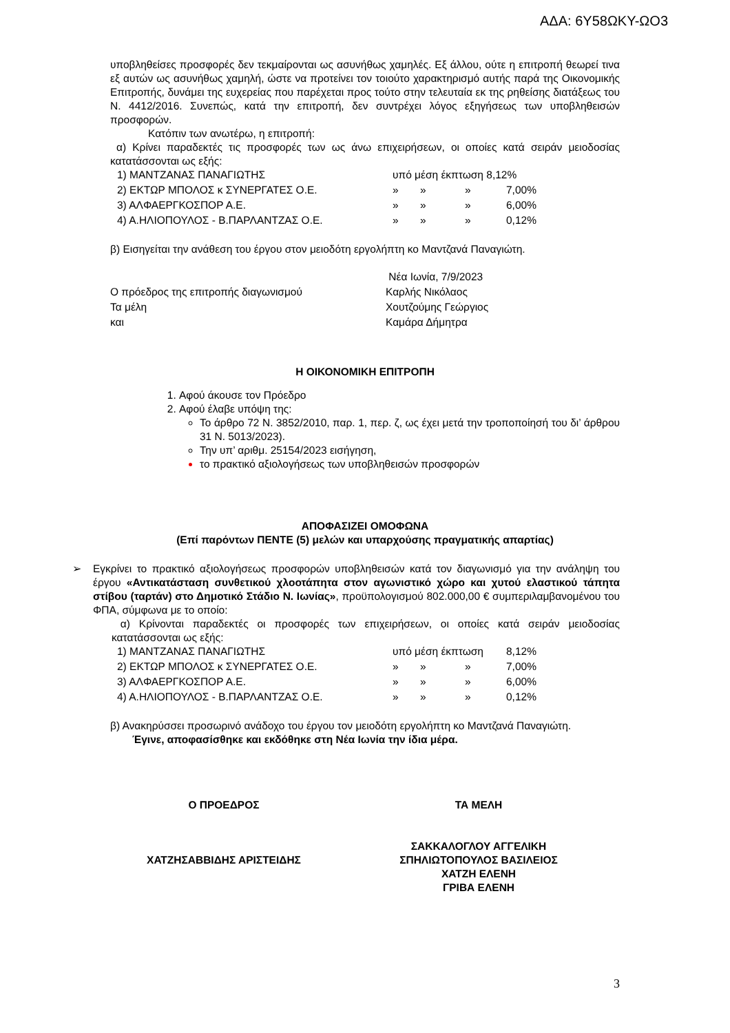ΑΔΑ: 6Υ58ΩΚΥ-ΩΟ3
υποβληθείσες προσφορές δεν τεκμαίρονται ως ασυνήθως χαμηλές. Εξ άλλου, ούτε η επιτροπή θεωρεί τινα εξ αυτών ως ασυνήθως χαμηλή, ώστε να προτείνει τον τοιούτο χαρακτηρισμό αυτής παρά της Οικονομικής Επιτροπής, δυνάμει της ευχερείας που παρέχεται προς τούτο στην τελευταία εκ της ρηθείσης διατάξεως του Ν. 4412/2016. Συνεπώς, κατά την επιτροπή, δεν συντρέχει λόγος εξηγήσεως των υποβληθεισών προσφορών.
Κατόπιν των ανωτέρω, η επιτροπή:
α) Κρίνει παραδεκτές τις προσφορές των ως άνω επιχειρήσεων, οι οποίες κατά σειράν μειοδοσίας κατατάσσονται ως εξής:
| 1) ΜΑΝΤΖΑΝΑΣ ΠΑΝΑΓΙΩΤΗΣ | υπό μέση έκπτωση 8,12% | | | |
| 2) ΕΚΤΩΡ ΜΠΟΛΟΣ κ ΣΥΝΕΡΓΑΤΕΣ Ο.Ε. | » | » | » | 7,00% |
| 3) ΑΛΦΑΕΡΓΚΟΣΠΟΡ Α.Ε. | » | » | » | 6,00% |
| 4) Α.ΗΛΙΟΠΟΥΛΟΣ - Β.ΠΑΡΛΑΝΤΖΑΣ Ο.Ε. | » | » | » | 0,12% |
β) Εισηγείται την ανάθεση του έργου στον μειοδότη εργολήπτη κο Μαντζανά Παναγιώτη.
| | Νέα Ιωνία, 7/9/2023 |
| Ο πρόεδρος της επιτροπής διαγωνισμού | Καρλής Νικόλαος |
| Τα μέλη | Χουτζούμης Γεώργιος |
| και | Καμάρα Δήμητρα |
Η ΟΙΚΟΝΟΜΙΚΗ ΕΠΙΤΡΟΠΗ
1. Αφού άκουσε τον Πρόεδρο
2. Αφού έλαβε υπόψη της:
Το άρθρο 72 Ν. 3852/2010, παρ. 1, περ. ζ, ως έχει μετά την τροποποίησή του δι’ άρθρου 31 Ν. 5013/2023).
Την υπ’ αριθμ. 25154/2023 εισήγηση,
το πρακτικό αξιολογήσεως των υποβληθεισών προσφορών
ΑΠΟΦΑΣΙΖΕΙ ΟΜΟΦΩΝΑ
(Επί παρόντων ΠΕΝΤΕ (5) μελών και υπαρχούσης πραγματικής απαρτίας)
➢ Εγκρίνει το πρακτικό αξιολογήσεως προσφορών υποβληθεισών κατά τον διαγωνισμό για την ανάληψη του έργου «Αντικατάσταση συνθετικού χλοοτάπητα στον αγωνιστικό χώρο και χυτού ελαστικού τάπητα στίβου (ταρτάν) στο Δημοτικό Στάδιο Ν. Ιωνίας», προϋπολογισμού 802.000,00 € συμπεριλαμβανομένου του ΦΠΑ, σύμφωνα με το οποίο:
α) Κρίνονται παραδεκτές οι προσφορές των επιχειρήσεων, οι οποίες κατά σειράν μειοδοσίας κατατάσσονται ως εξής:
| 1) ΜΑΝΤΖΑΝΑΣ ΠΑΝΑΓΙΩΤΗΣ | υπό μέση έκπτωση | | | 8,12% |
| 2) ΕΚΤΩΡ ΜΠΟΛΟΣ κ ΣΥΝΕΡΓΑΤΕΣ Ο.Ε. | » | » | » | 7,00% |
| 3) ΑΛΦΑΕΡΓΚΟΣΠΟΡ Α.Ε. | » | » | » | 6,00% |
| 4) Α.ΗΛΙΟΠΟΥΛΟΣ - Β.ΠΑΡΛΑΝΤΖΑΣ Ο.Ε. | » | » | » | 0,12% |
β) Ανακηρύσσει προσωρινό ανάδοχο του έργου τον μειοδότη εργολήπτη κο Μαντζανά Παναγιώτη.
Έγινε, αποφασίσθηκε και εκδόθηκε στη Νέα Ιωνία την ίδια μέρα.
Ο ΠΡΟΕΔΡΟΣ
ΧΑΤΖΗΣΑΒΒΙΔΗΣ ΑΡΙΣΤΕΙΔΗΣ
ΤΑ ΜΕΛΗ
ΣΑΚΚΑΛΟΓΛΟΥ ΑΓΓΕΛΙΚΗ
ΣΠΗΛΙΩΤΟΠΟΥΛΟΣ ΒΑΣΙΛΕΙΟΣ
ΧΑΤΖΗ ΕΛΕΝΗ
ΓΡΙΒΑ ΕΛΕΝΗ
3